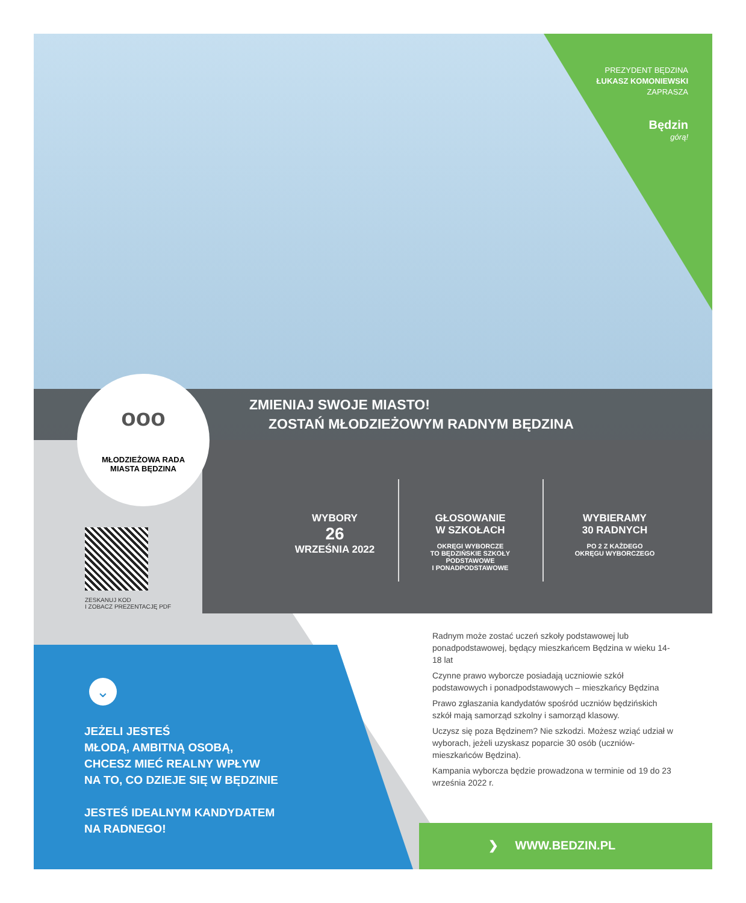PREZYDENT BĘDZINA
ŁUKASZ KOMONIEWSKI
ZAPRASZA
Będzin
górą!
ZMIENIAJ SWOJE MIASTO!
ZOSTAŃ MŁODZIEŻOWYM RADNYM BĘDZINA
ooo
MŁODZIEŻOWA RADA
MIASTA BĘDZINA
ZESKANUJ KOD
I ZOBACZ PREZENTACJĘ PDF
WYBORY
26
WRZEŚNIA 2022
GŁOSOWANIE
W SZKOŁACH
OKRĘGI WYBORCZE
TO BĘDZIŃSKIE SZKOŁY
PODSTAWOWE
I PONADPODSTAWOWE
WYBIERAMY
30 RADNYCH
PO 2 Z KAŻDEGO
OKRĘGU WYBORCZEGO
Radnym może zostać uczeń szkoły podstawowej lub ponadpodstawowej, będący mieszkańcem Będzina w wieku 14-18 lat
Czynne prawo wyborcze posiadają uczniowie szkół podstawowych i ponadpodstawowych – mieszkańcy Będzina
Prawo zgłaszania kandydatów spośród uczniów będzińskich szkół mają samorząd szkolny i samorząd klasowy.
Uczysz się poza Będzinem? Nie szkodzi. Możesz wziąć udział w wyborach, jeżeli uzyskasz poparcie 30 osób (uczniów-mieszkańców Będzina).
Kampania wyborcza będzie prowadzona w terminie od 19 do 23 września 2022 r.
⌄
JEŻELI JESTEŚ
MŁODĄ, AMBITNĄ OSOBĄ,
CHCESZ MIEĆ REALNY WPŁYW
NA TO, CO DZIEJE SIĘ W BĘDZINIE
JESTEŚ IDEALNYM KANDYDATEM
NA RADNEGO!
❯ WWW.BEDZIN.PL